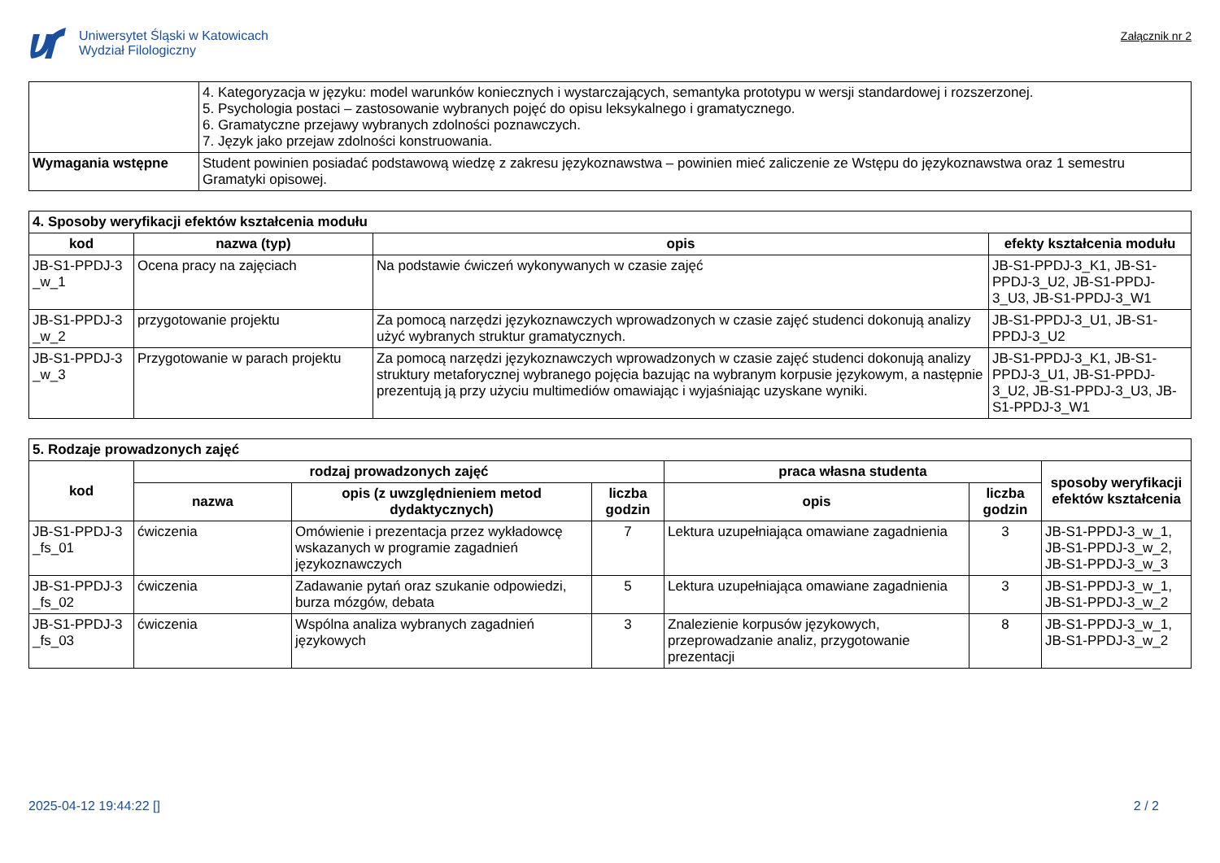Uniwersytet Śląski w Katowicach
Wydział Filologiczny
Załącznik nr 2
| | 4. Kategoryzacja w języku: model warunków koniecznych i wystarczających, semantyka prototypu w wersji standardowej i rozszerzonej. 5. Psychologia postaci – zastosowanie wybranych pojęć do opisu leksykalnego i gramatycznego. 6. Gramatyczne przejawy wybranych zdolności poznawczych. 7. Język jako przejaw zdolności konstruowania. |
| Wymagania wstępne | Student powinien posiadać podstawową wiedzę z zakresu językoznawstwa – powinien mieć zaliczenie ze Wstępu do językoznawstwa oraz 1 semestru Gramatyki opisowej. |
| 4. Sposoby weryfikacji efektów kształcenia modułu | | | |
| --- | --- | --- | --- |
| kod | nazwa (typ) | opis | efekty kształcenia modułu |
| JB-S1-PPDJ-3 _w_1 | Ocena pracy na zajęciach | Na podstawie ćwiczeń wykonywanych w czasie zajęć | JB-S1-PPDJ-3_K1, JB-S1-PPDJ-3_U2, JB-S1-PPDJ-3_U3, JB-S1-PPDJ-3_W1 |
| JB-S1-PPDJ-3 _w_2 | przygotowanie projektu | Za pomocą narzędzi językoznawczych wprowadzonych w czasie zajęć studenci dokonują analizy użyć wybranych struktur gramatycznych. | JB-S1-PPDJ-3_U1, JB-S1-PPDJ-3_U2 |
| JB-S1-PPDJ-3 _w_3 | Przygotowanie w parach projektu | Za pomocą narzędzi językoznawczych wprowadzonych w czasie zajęć studenci dokonują analizy struktury metaforycznej wybranego pojęcia bazując na wybranym korpusie językowym, a następnie prezentują ją przy użyciu multimediów omawiając i wyjaśniając uzyskane wyniki. | JB-S1-PPDJ-3_K1, JB-S1-PPDJ-3_U1, JB-S1-PPDJ-3_U2, JB-S1-PPDJ-3_U3, JB-S1-PPDJ-3_W1 |
| 5. Rodzaje prowadzonych zajęć | | | | | | |
| --- | --- | --- | --- | --- | --- | --- |
| kod | rodzaj prowadzonych zajęć | | | praca własna studenta | | sposoby weryfikacji efektów kształcenia |
| | nazwa | opis (z uwzględnieniem metod dydaktycznych) | liczba godzin | opis | liczba godzin | |
| JB-S1-PPDJ-3 _fs_01 | ćwiczenia | Omówienie i prezentacja przez wykładowcę wskazanych w programie zagadnień językoznawczych | 7 | Lektura uzupełniająca omawiane zagadnienia | 3 | JB-S1-PPDJ-3_w_1, JB-S1-PPDJ-3_w_2, JB-S1-PPDJ-3_w_3 |
| JB-S1-PPDJ-3 _fs_02 | ćwiczenia | Zadawanie pytań oraz szukanie odpowiedzi, burza mózgów, debata | 5 | Lektura uzupełniająca omawiane zagadnienia | 3 | JB-S1-PPDJ-3_w_1, JB-S1-PPDJ-3_w_2 |
| JB-S1-PPDJ-3 _fs_03 | ćwiczenia | Wspólna analiza wybranych zagadnień językowych | 3 | Znalezienie korpusów językowych, przeprowadzanie analiz, przygotowanie prezentacji | 8 | JB-S1-PPDJ-3_w_1, JB-S1-PPDJ-3_w_2 |
2025-04-12 19:44:22 [] 2 / 2